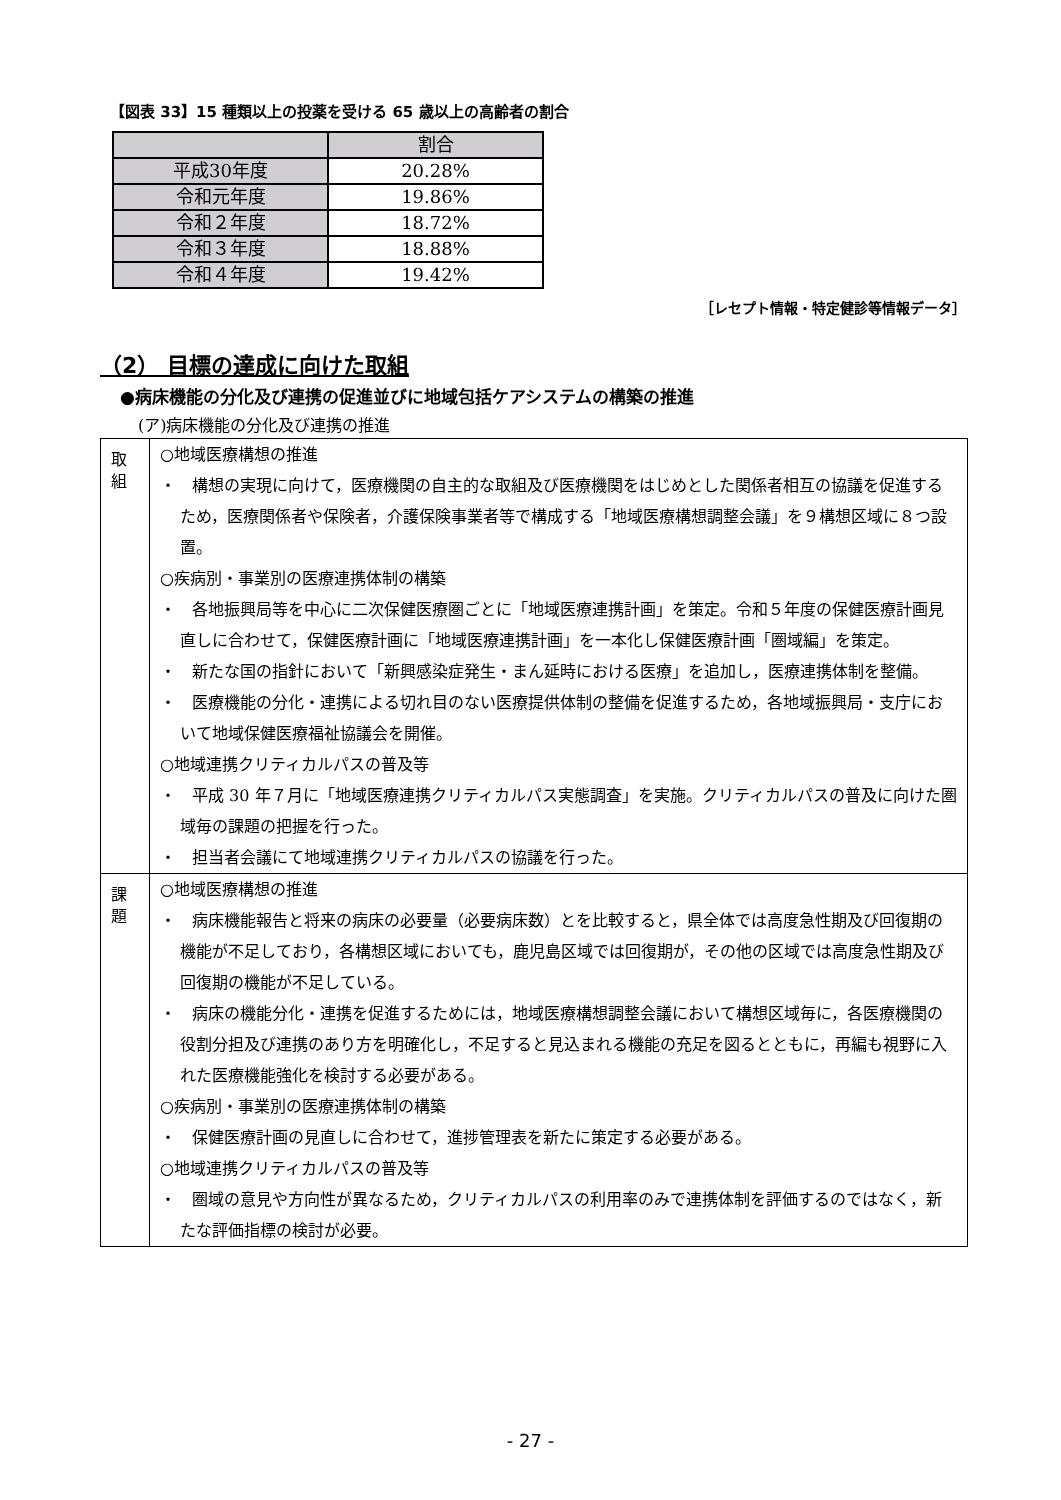【図表 33】15 種類以上の投薬を受ける 65 歳以上の高齢者の割合
| | 割合 |
| --- | --- |
| 平成30年度 | 20.28% |
| 令和元年度 | 19.86% |
| 令和２年度 | 18.72% |
| 令和３年度 | 18.88% |
| 令和４年度 | 19.42% |
［レセプト情報・特定健診等情報データ］
（2） 目標の達成に向けた取組
●病床機能の分化及び連携の促進並びに地域包括ケアシステムの構築の推進
(ア)病床機能の分化及び連携の推進
| 取 組 | ○地域医療構想の推進 ・ 構想の実現に向けて，医療機関の自主的な取組及び医療機関をはじめとした関係者相互の協議を促進するため，医療関係者や保険者，介護保険事業者等で構成する「地域医療構想調整会議」を９構想区域に８つ設置。 ○疾病別・事業別の医療連携体制の構築 ・ 各地振興局等を中心に二次保健医療圏ごとに「地域医療連携計画」を策定。令和５年度の保健医療計画見直しに合わせて，保健医療計画に「地域医療連携計画」を一本化し保健医療計画「圏域編」を策定。 ・ 新たな国の指針において「新興感染症発生・まん延時における医療」を追加し，医療連携体制を整備。 ・ 医療機能の分化・連携による切れ目のない医療提供体制の整備を促進するため，各地域振興局・支庁において地域保健医療福祉協議会を開催。 ○地域連携クリティカルパスの普及等 ・ 平成 30 年７月に「地域医療連携クリティカルパス実態調査」を実施。クリティカルパスの普及に向けた圏域毎の課題の把握を行った。 ・ 担当者会議にて地域連携クリティカルパスの協議を行った。 |
| 課 題 | ○地域医療構想の推進 ・ 病床機能報告と将来の病床の必要量（必要病床数）とを比較すると，県全体では高度急性期及び回復期の機能が不足しており，各構想区域においても，鹿児島区域では回復期が，その他の区域では高度急性期及び回復期の機能が不足している。 ・ 病床の機能分化・連携を促進するためには，地域医療構想調整会議において構想区域毎に，各医療機関の役割分担及び連携のあり方を明確化し，不足すると見込まれる機能の充足を図るとともに，再編も視野に入れた医療機能強化を検討する必要がある。 ○疾病別・事業別の医療連携体制の構築 ・ 保健医療計画の見直しに合わせて，進捗管理表を新たに策定する必要がある。 ○地域連携クリティカルパスの普及等 ・ 圏域の意見や方向性が異なるため，クリティカルパスの利用率のみで連携体制を評価するのではなく，新たな評価指標の検討が必要。 |
- 27 -